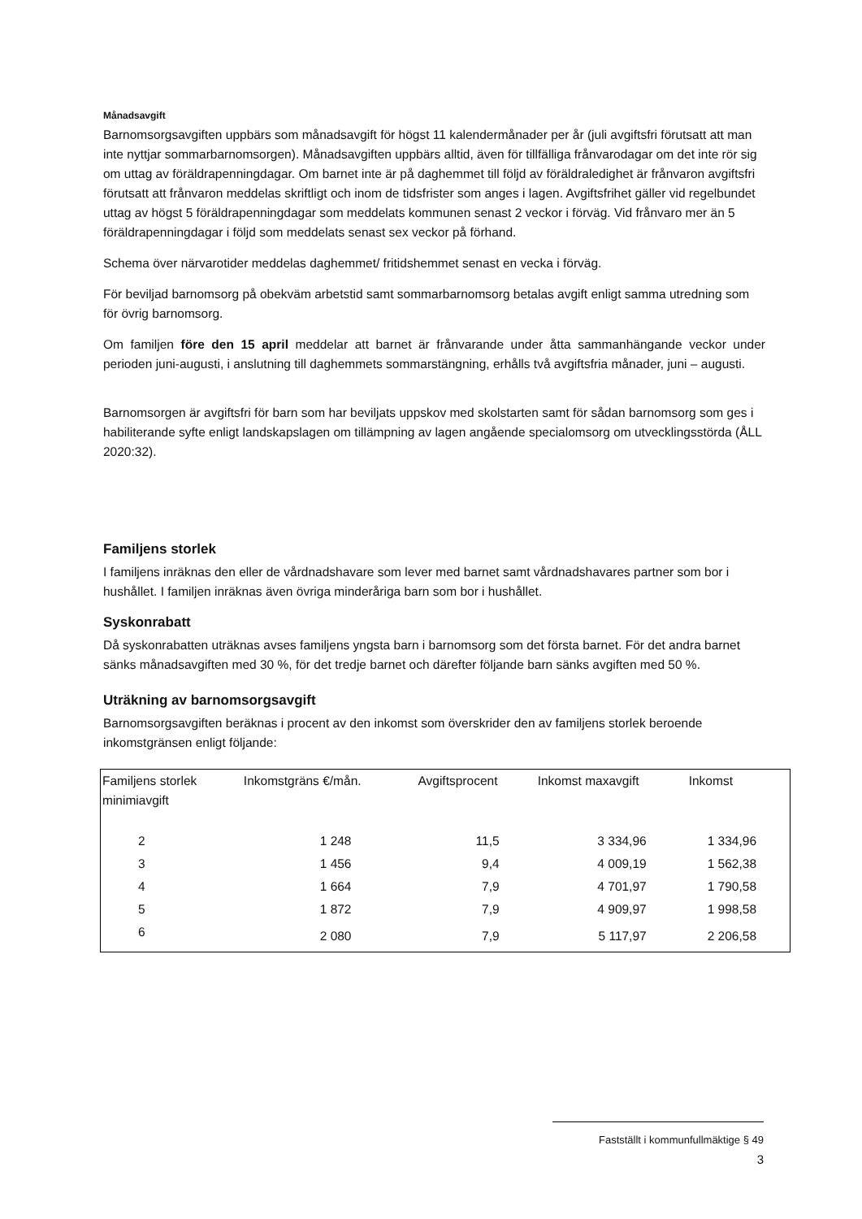Månadsavgift
Barnomsorgsavgiften uppbärs som månadsavgift för högst 11 kalendermånader per år (juli avgiftsfri förutsatt att man inte nyttjar sommarbarnomsorgen). Månadsavgiften uppbärs alltid, även för tillfälliga frånvarodagar om det inte rör sig om uttag av föräldrapenningdagar. Om barnet inte är på daghemmet till följd av föräldraledighet är frånvaron avgiftsfri förutsatt att frånvaron meddelas skriftligt och inom de tidsfrister som anges i lagen. Avgiftsfrihet gäller vid regelbundet uttag av högst 5 föräldrapenningdagar som meddelats kommunen senast 2 veckor i förväg. Vid frånvaro mer än 5 föräldrapenningdagar i följd som meddelats senast sex veckor på förhand.
Schema över närvarotider meddelas daghemmet/ fritidshemmet senast en vecka i förväg.
För beviljad barnomsorg på obekväm arbetstid samt sommarbarnomsorg betalas avgift enligt samma utredning som för övrig barnomsorg.
Om familjen före den 15 april meddelar att barnet är frånvarande under åtta sammanhängande veckor under perioden juni-augusti, i anslutning till daghemmets sommarstängning, erhålls två avgiftsfria månader, juni – augusti.
Barnomsorgen är avgiftsfri för barn som har beviljats uppskov med skolstarten samt för sådan barnomsorg som ges i habiliterande syfte enligt landskapslagen om tillämpning av lagen angående specialomsorg om utvecklingsstörda (ÅLL 2020:32).
Familjens storlek
I familjens inräknas den eller de vårdnadshavare som lever med barnet samt vårdnadshavares partner som bor i hushållet. I familjen inräknas även övriga minderåriga barn som bor i hushållet.
Syskonrabatt
Då syskonrabatten uträknas avses familjens yngsta barn i barnomsorg som det första barnet. För det andra barnet sänks månadsavgiften med 30 %, för det tredje barnet och därefter följande barn sänks avgiften med 50 %.
Uträkning av barnomsorgsavgift
Barnomsorgsavgiften beräknas i procent av den inkomst som överskrider den av familjens storlek beroende inkomstgränsen enligt följande:
| Familjens storlek minimiavgift | Inkomstgräns €/mån. | Avgiftsprocent | Inkomst maxavgift | Inkomst |
| --- | --- | --- | --- | --- |
| 2 | 1 248 | 11,5 | 3 334,96 | 1 334,96 |
| 3 | 1 456 | 9,4 | 4 009,19 | 1 562,38 |
| 4 | 1 664 | 7,9 | 4 701,97 | 1 790,58 |
| 5 | 1 872 | 7,9 | 4 909,97 | 1 998,58 |
| 6 | 2 080 | 7,9 | 5 117,97 | 2 206,58 |
Fastställt i kommunfullmäktige § 49
3